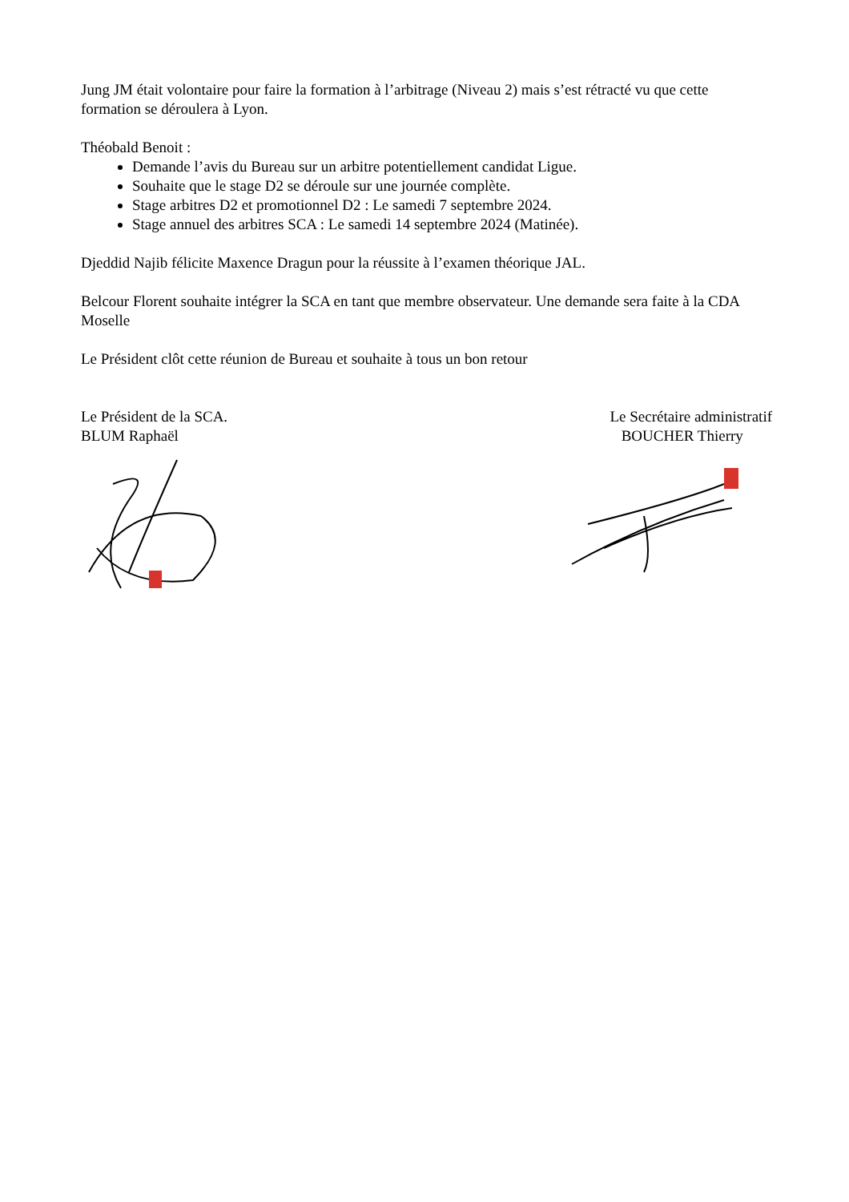Jung JM était volontaire pour faire la formation à l’arbitrage (Niveau 2) mais s’est rétracté vu que cette formation se déroulera à Lyon.
Théobald Benoit :
Demande l’avis du Bureau sur un arbitre potentiellement candidat Ligue.
Souhaite que le stage D2 se déroule sur une journée complète.
Stage arbitres D2 et promotionnel D2 : Le samedi 7 septembre 2024.
Stage annuel des arbitres SCA : Le samedi 14 septembre 2024 (Matinée).
Djeddid Najib félicite Maxence Dragun pour la réussite à l’examen théorique JAL.
Belcour Florent souhaite intégrer la SCA en tant que membre observateur. Une demande sera faite à la CDA Moselle
Le Président clôt cette réunion de Bureau et souhaite à tous un bon retour
Le Président de la SCA.
BLUM Raphaël
Le Secrétaire administratif
BOUCHER Thierry